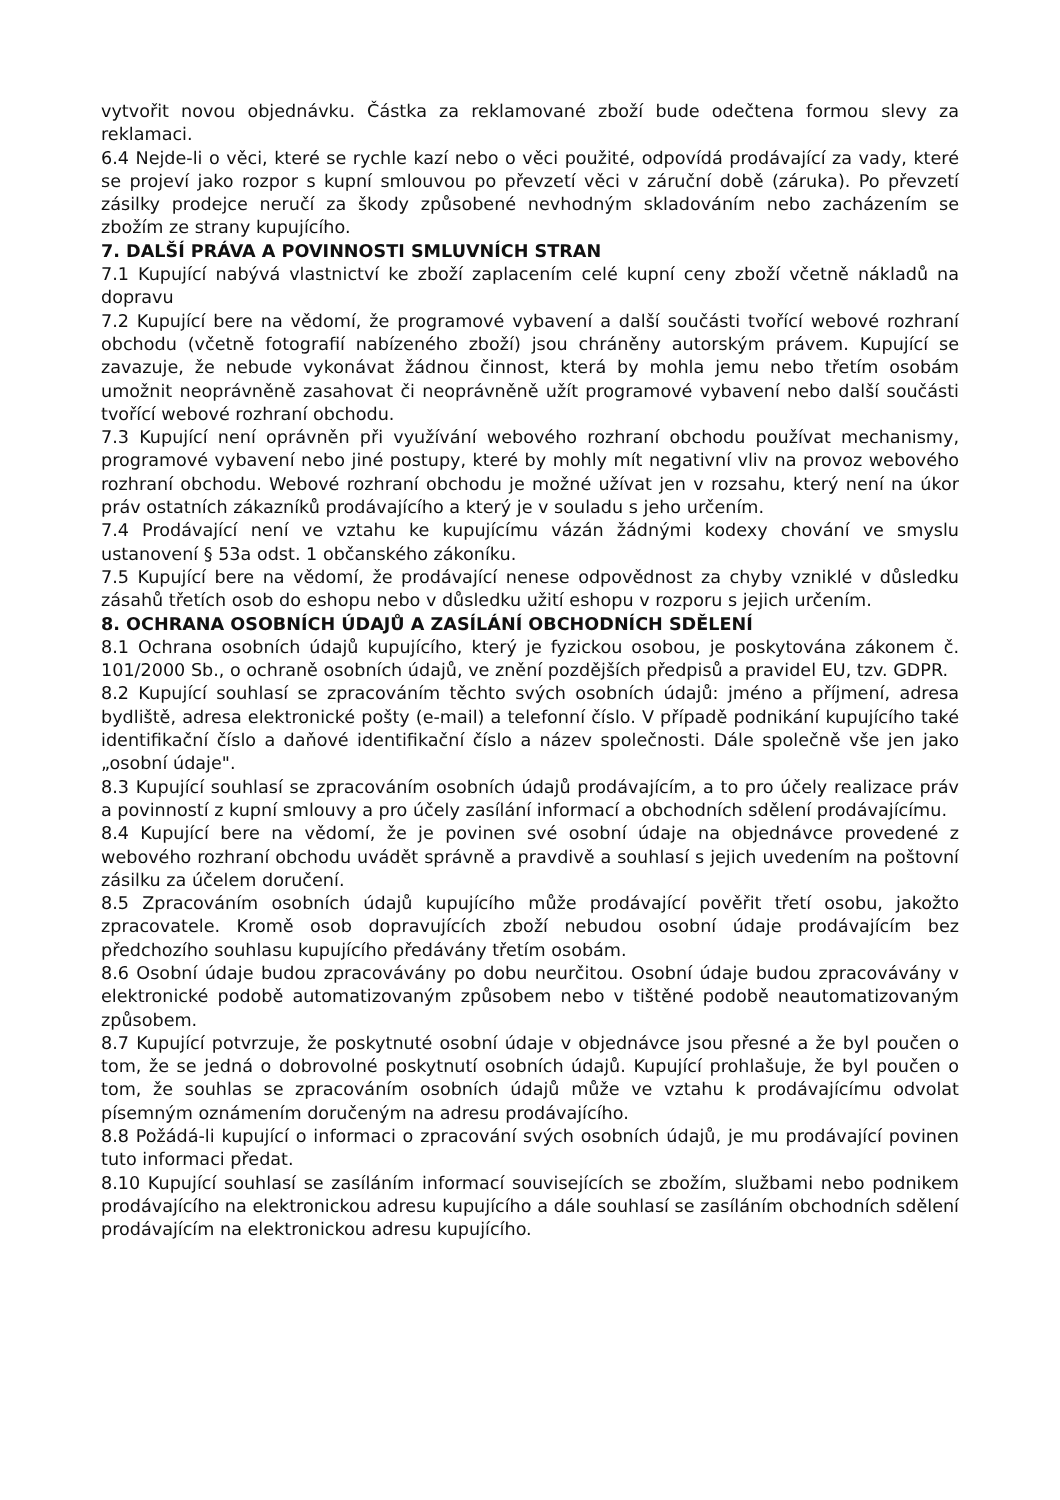vytvořit novou objednávku. Částka za reklamované zboží bude odečtena formou slevy za reklamaci.
6.4 Nejde-li o věci, které se rychle kazí nebo o věci použité, odpovídá prodávající za vady, které se projeví jako rozpor s kupní smlouvou po převzetí věci v záruční době (záruka). Po převzetí zásilky prodejce neručí za škody způsobené nevhodným skladováním nebo zacházením se zbožím ze strany kupujícího.
7. DALŠÍ PRÁVA A POVINNOSTI SMLUVNÍCH STRAN
7.1 Kupující nabývá vlastnictví ke zboží zaplacením celé kupní ceny zboží včetně nákladů na dopravu
7.2 Kupující bere na vědomí, že programové vybavení a další součásti tvořící webové rozhraní obchodu (včetně fotografií nabízeného zboží) jsou chráněny autorským právem. Kupující se zavazuje, že nebude vykonávat žádnou činnost, která by mohla jemu nebo třetím osobám umožnit neoprávněně zasahovat či neoprávněně užít programové vybavení nebo další součásti tvořící webové rozhraní obchodu.
7.3 Kupující není oprávněn při využívání webového rozhraní obchodu používat mechanismy, programové vybavení nebo jiné postupy, které by mohly mít negativní vliv na provoz webového rozhraní obchodu. Webové rozhraní obchodu je možné užívat jen v rozsahu, který není na úkor práv ostatních zákazníků prodávajícího a který je v souladu s jeho určením.
7.4 Prodávající není ve vztahu ke kupujícímu vázán žádnými kodexy chování ve smyslu ustanovení § 53a odst. 1 občanského zákoníku.
7.5 Kupující bere na vědomí, že prodávající nenese odpovědnost za chyby vzniklé v důsledku zásahů třetích osob do eshopu nebo v důsledku užití eshopu v rozporu s jejich určením.
8. OCHRANA OSOBNÍCH ÚDAJŮ A ZASÍLÁNÍ OBCHODNÍCH SDĚLENÍ
8.1 Ochrana osobních údajů kupujícího, který je fyzickou osobou, je poskytována zákonem č. 101/2000 Sb., o ochraně osobních údajů, ve znění pozdějších předpisů a pravidel EU, tzv. GDPR.
8.2 Kupující souhlasí se zpracováním těchto svých osobních údajů: jméno a příjmení, adresa bydliště, adresa elektronické pošty (e-mail) a telefonní číslo. V případě podnikání kupujícího také identifikační číslo a daňové identifikační číslo a název společnosti. Dále společně vše jen jako „osobní údaje".
8.3 Kupující souhlasí se zpracováním osobních údajů prodávajícím, a to pro účely realizace práv a povinností z kupní smlouvy a pro účely zasílání informací a obchodních sdělení prodávajícímu.
8.4 Kupující bere na vědomí, že je povinen své osobní údaje na objednávce provedené z webového rozhraní obchodu uvádět správně a pravdivě a souhlasí s jejich uvedením na poštovní zásilku za účelem doručení.
8.5 Zpracováním osobních údajů kupujícího může prodávající pověřit třetí osobu, jakožto zpracovatele. Kromě osob dopravujících zboží nebudou osobní údaje prodávajícím bez předchozího souhlasu kupujícího předávány třetím osobám.
8.6 Osobní údaje budou zpracovávány po dobu neurčitou. Osobní údaje budou zpracovávány v elektronické podobě automatizovaným způsobem nebo v tištěné podobě neautomatizovaným způsobem.
8.7 Kupující potvrzuje, že poskytnuté osobní údaje v objednávce jsou přesné a že byl poučen o tom, že se jedná o dobrovolné poskytnutí osobních údajů. Kupující prohlašuje, že byl poučen o tom, že souhlas se zpracováním osobních údajů může ve vztahu k prodávajícímu odvolat písemným oznámením doručeným na adresu prodávajícího.
8.8 Požádá-li kupující o informaci o zpracování svých osobních údajů, je mu prodávající povinen tuto informaci předat.
8.10 Kupující souhlasí se zasíláním informací souvisejících se zbožím, službami nebo podnikem prodávajícího na elektronickou adresu kupujícího a dále souhlasí se zasíláním obchodních sdělení prodávajícím na elektronickou adresu kupujícího.